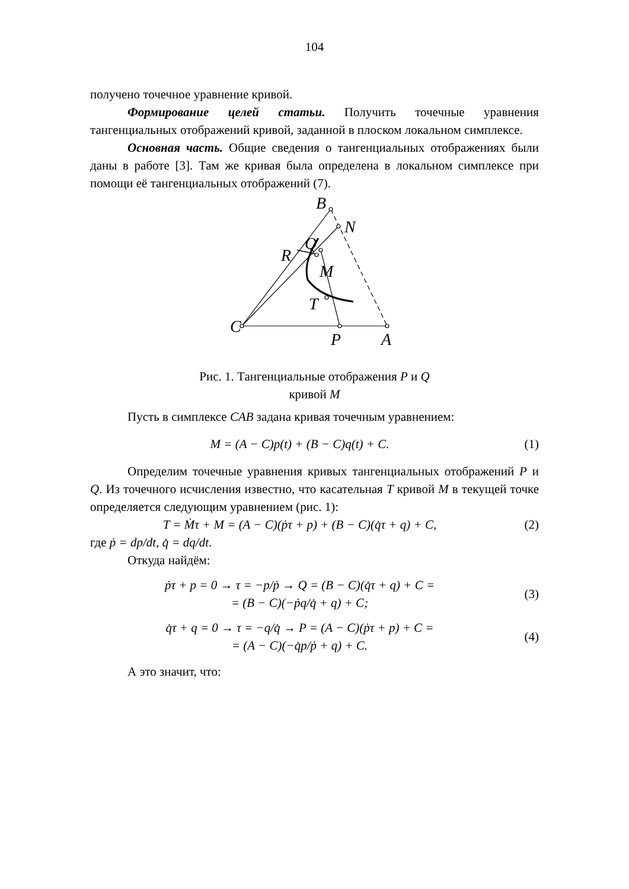104
получено точечное уравнение кривой.
Формирование целей статьи. Получить точечные уравнения тангенциальных отображений кривой, заданной в плоском локальном симплексе.
Основная часть. Общие сведения о тангенциальных отображениях были даны в работе [3]. Там же кривая была определена в локальном симплексе при помощи её тангенциальных отображений (7).
B
N
Q
R
M
T
C
P
A
Рис. 1. Тангенциальные отображения P и Q
кривой M
Пусть в симплексе CAB задана кривая точечным уравнением:
M = (A − C)p(t) + (B − C)q(t) + C.
(1)
Определим точечные уравнения кривых тангенциальных отображений P и Q. Из точечного исчисления известно, что касательная T кривой M в текущей точке определяется следующим уравнением (рис. 1):
T = Ṁτ + M = (A − C)(ṗτ + p) + (B − C)(q̇τ + q) + C,
(2)
где ṗ = dp/dt, q̇ = dq/dt.
Откуда найдём:
ṗτ + p = 0 → τ = −p/ṗ → Q = (B − C)(q̇τ + q) + C =
= (B − C)(−ṗq/q̇ + q) + C;
(3)
q̇τ + q = 0 → τ = −q/q̇ → P = (A − C)(ṗτ + p) + C =
= (A − C)(−q̇p/ṗ + q) + C.
(4)
А это значит, что: